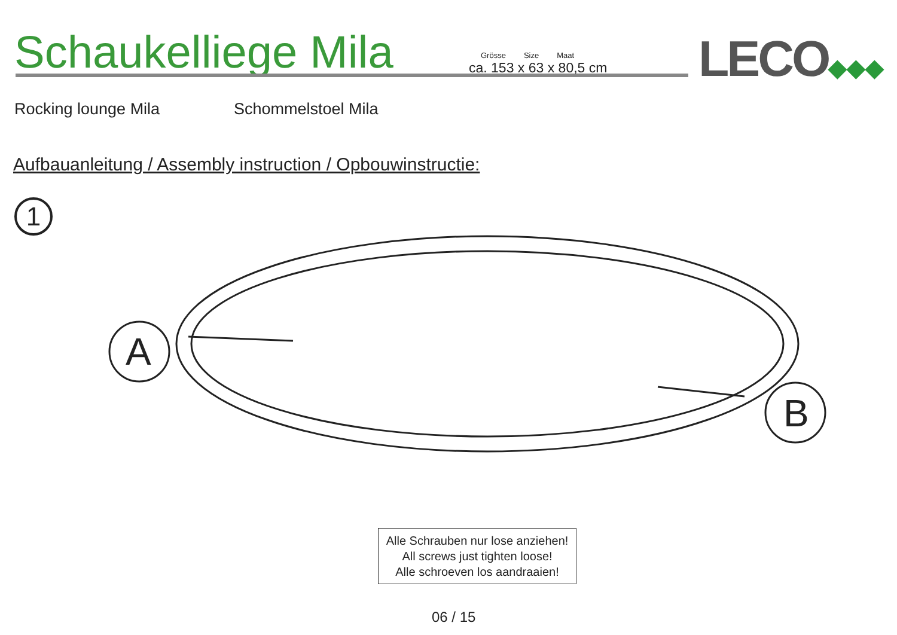Schaukelliege Mila
Grösse Size Maat
ca. 153 x 63 x 80,5 cm
LECO◆◆◆
Rocking lounge Mila Schommelstoel Mila
Aufbauanleitung / Assembly instruction / Opbouwinstructie:
1
A
B
Alle Schrauben nur lose anziehen!
All screws just tighten loose!
Alle schroeven los aandraaien!
06 / 15